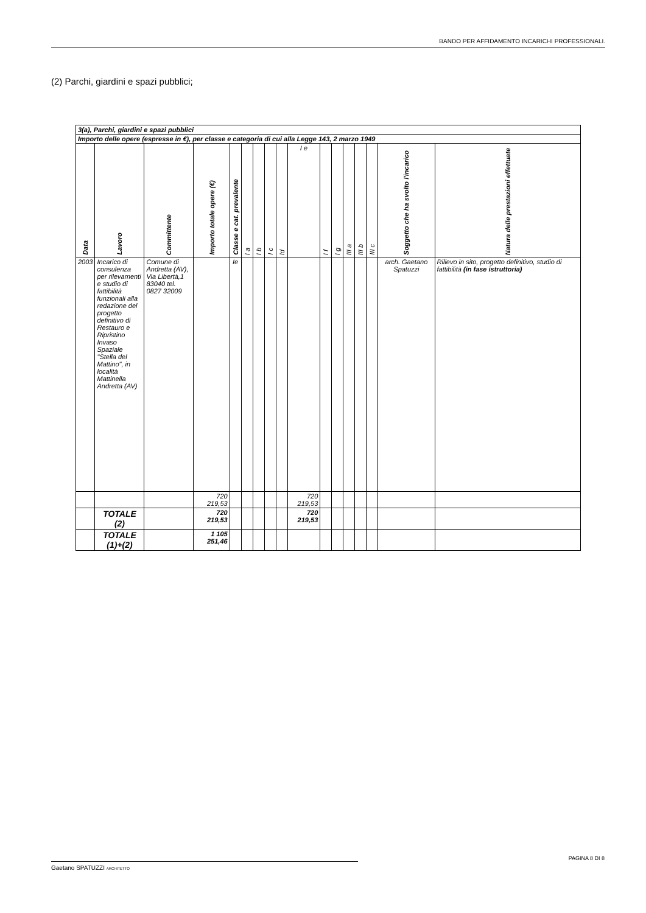BANDO PER AFFIDAMENTO INCARICHI PROFESSIONALI.
(2) Parchi, giardini e spazi pubblici;
| 3(a), Parchi, giardini e spazi pubblici | | | | | | | | | | | | | | | | |
| Importo delle opere (espresse in €), per classe e categoria di cui alla Legge 143, 2 marzo 1949 | | | | | | | | | | | | | | | | |
| Data | Lavoro | Committente | Importo totale opere (€) | Classe e cat. prevalente | I a | I b | I c | Id | I e | I f | I g | III a | III b | III c | Soggetto che ha svolto l'incarico | Natura delle prestazioni effettuate |
| 2003 | Incarico di consulenza per rilevamenti e studio di fattibilità funzionali alla redazione del progetto definitivo di Restauro e Ripristino Invaso Spaziale "Stella del Mattino", in località Mattinella Andretta (AV) | Comune di Andretta (AV), Via Libertà,1 83040 tel. 0827 32009 | | Ie | | | | | | | | | | | arch. Gaetano Spatuzzi | Rilievo in sito, progetto definitivo, studio di fattibilità (in fase istruttoria) |
| | | | 720 219,53 | | | | | | 720 219,53 | | | | | | | |
| | TOTALE (2) | | 720 219,53 | | | | | | 720 219,53 | | | | | | | |
| | TOTALE (1)+(2) | | 1 105 251,46 | | | | | | | | | | | | | |
PAGINA 8 DI 8
Gaetano SPATUZZI ARCHITETTO